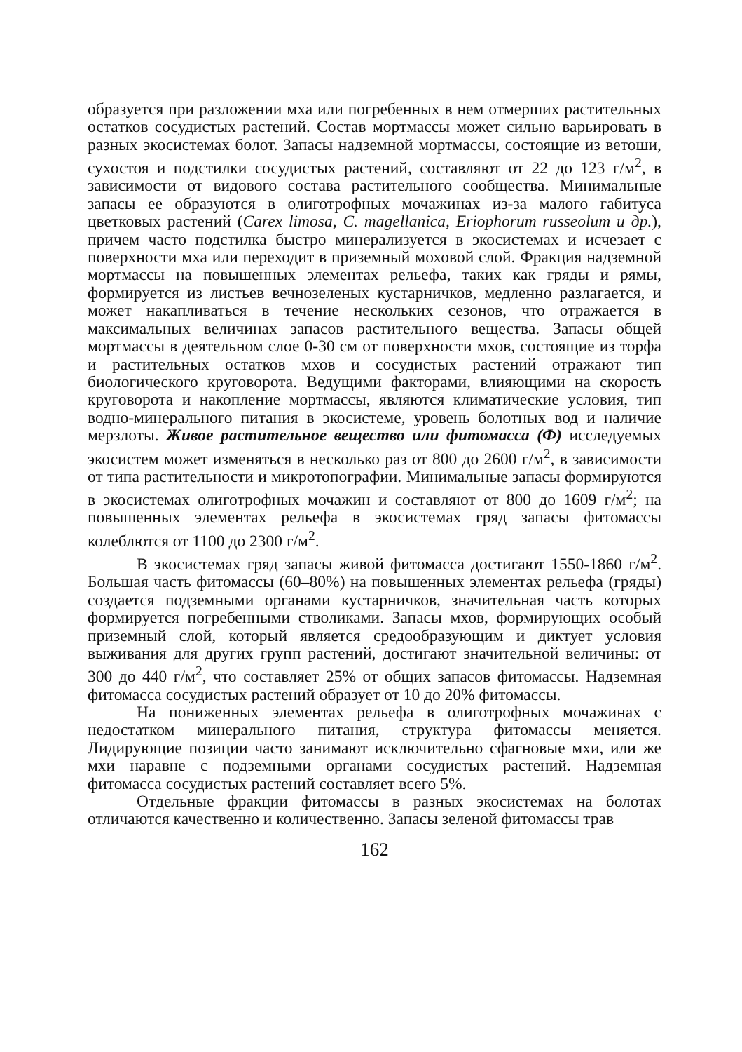образуется при разложении мха или погребенных в нем отмерших растительных остатков сосудистых растений. Состав мортмассы может сильно варьировать в разных экосистемах болот. Запасы надземной мортмассы, состоящие из ветоши, сухостоя и подстилки сосудистых растений, составляют от 22 до 123 г/м<sup>2</sup>, в зависимости от видового состава растительного сообщества. Минимальные запасы ее образуются в олиготрофных мочажинах из-за малого габитуса цветковых растений (Carex limosa, C. magellanica, Eriophorum russeolum и др.), причем часто подстилка быстро минерализуется в экосистемах и исчезает с поверхности мха или переходит в приземный моховой слой. Фракция надземной мортмассы на повышенных элементах рельефа, таких как гряды и рямы, формируется из листьев вечнозеленых кустарничков, медленно разлагается, и может накапливаться в течение нескольких сезонов, что отражается в максимальных величинах запасов растительного вещества. Запасы общей мортмассы в деятельном слое 0-30 см от поверхности мхов, состоящие из торфа и растительных остатков мхов и сосудистых растений отражают тип биологического круговорота. Ведущими факторами, влияющими на скорость круговорота и накопление мортмассы, являются климатические условия, тип водно-минерального питания в экосистеме, уровень болотных вод и наличие мерзлоты. Живое растительное вещество или фитомасса (Ф) исследуемых экосистем может изменяться в несколько раз от 800 до 2600 г/м<sup>2</sup>, в зависимости от типа растительности и микротопографии. Минимальные запасы формируются в экосистемах олиготрофных мочажин и составляют от 800 до 1609 г/м<sup>2</sup>; на повышенных элементах рельефа в экосистемах гряд запасы фитомассы колеблются от 1100 до 2300 г/м<sup>2</sup>.
В экосистемах гряд запасы живой фитомасса достигают 1550-1860 г/м<sup>2</sup>. Большая часть фитомассы (60–80%) на повышенных элементах рельефа (гряды) создается подземными органами кустарничков, значительная часть которых формируется погребенными стволиками. Запасы мхов, формирующих особый приземный слой, который является средообразующим и диктует условия выживания для других групп растений, достигают значительной величины: от 300 до 440 г/м<sup>2</sup>, что составляет 25% от общих запасов фитомассы. Надземная фитомасса сосудистых растений образует от 10 до 20% фитомассы.
На пониженных элементах рельефа в олиготрофных мочажинах с недостатком минерального питания, структура фитомассы меняется. Лидирующие позиции часто занимают исключительно сфагновые мхи, или же мхи наравне с подземными органами сосудистых растений. Надземная фитомасса сосудистых растений составляет всего 5%.
Отдельные фракции фитомассы в разных экосистемах на болотах отличаются качественно и количественно. Запасы зеленой фитомассы трав
162